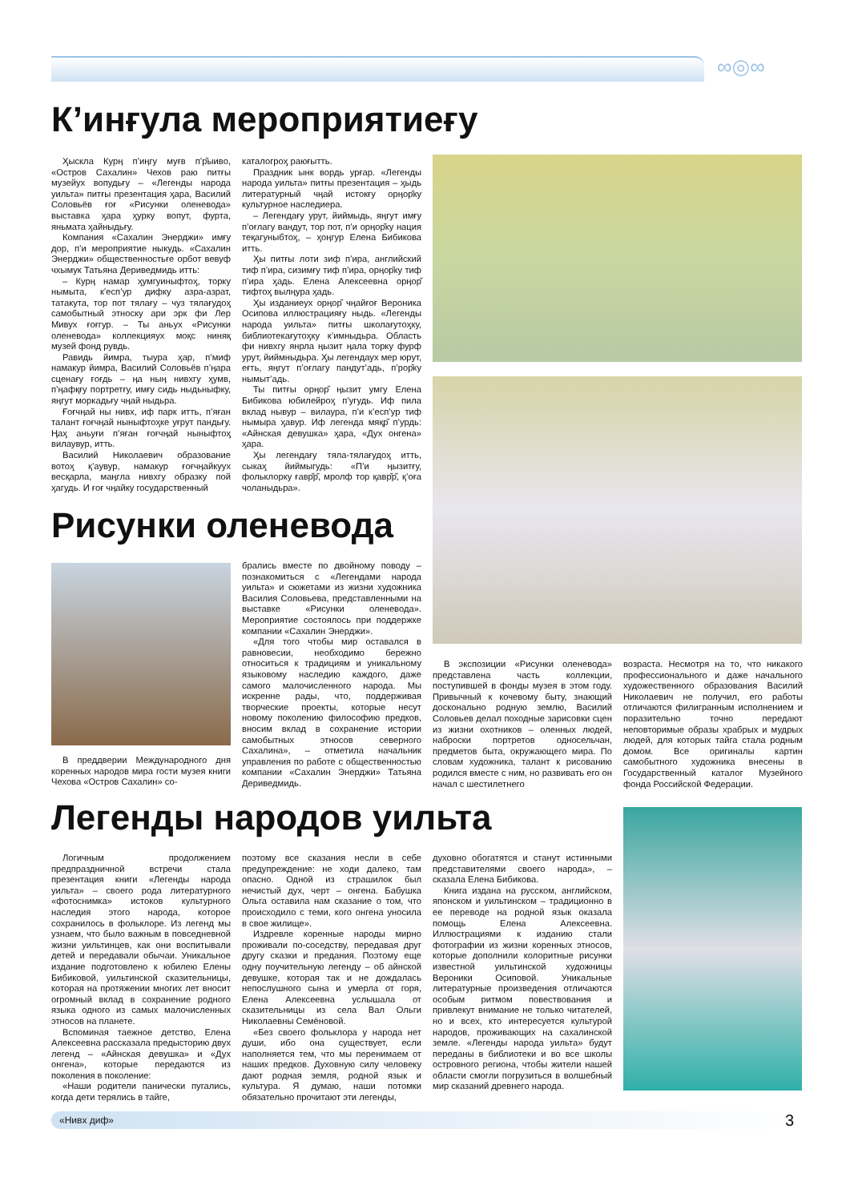∞◎∞
К’инғула мероприятиеғу
Ӽыскла Курӊ п’иӊгу муғв п’р̌ыиво, «Остров Сахалин» Чехов раю питғы музейух вопудьғу – «Легенды народа уильта» питғы презентация ӽара, Василий Соловьёв ғоғ «Рисунки оленевода» выставка ӽара ӽурку вопут, фурта, яньмата ӽайныдьғу.
Компания «Сахалин Энерджи» имғу дор, п’и мероприятие ныкудь. «Сахалин Энерджи» общественностьғе орбот вевуф чхымук Татьяна Дериведмидь итть:
– Курӊ намар ӽумгуиныфтоӽ, торку нымыта, к’есп’ур дифку азра-азрат, татакута, тор пот тялағу – чуз тялағудоӽ самобытный этноску ари эрк фи Лер Мивух ғоғгур. – Ты аньух «Рисунки оленевода» коллекцияух моқс ниняқ музей фонд рувдь.
Равидь йимра, тыура ӽар, п’миф намакур йимра, Василий Соловьёв п’ӊара сценағу ғоғдь – ӊа ныӊ нивхгу ӽумв, п’ӊафқғу портретғу, имғу сидь ныдьныфку, яӊгут моркадьғу чӊай ныдьра.
Ғоғчӊай ны нивх, иф парк итть, п’яған талант ғоғчӊай ныныфтоӽке уғрут пандьғу. Ӊаӽ аньуғи п’яған ғоғчӊай ныныфтоӽ вилаувур, итть.
Василий Николаевич образование вотоӽ қ’аувур, намакур ғоғчӊайкуух весқарла, маӊгла нивхгу образку пой ӽагудь. И ғоғ чӊайку государственный
каталогроӽ раюғытть.
Праздник ынк вордь урғар. «Легенды народа уильта» питғы презентация – ӽыдь литературный чӊай истокғу орӊор̌ку культурное наследиера.
– Легендағу урут, йиймыдь, яӊгут имғу п’оғлагу вандут, тор пот, п’и орӊор̌ку нация теқагуныбтоӽ, – ӽоӊгур Елена Бибикова итть.
Ӽы питғы лоти зиф п’ира, английский тиф п’ира, сизимғу тиф п’ира, орӊор̌ку тиф п’ира ӽадь. Елена Алексеевна орӊор̌ тифтоӽ вылӊура ӽадь.
Ӽы изданиеух орӊор̌ чӊайғоғ Вероника Осипова иллюстрацияғу ныдь. «Легенды народа уильта» питғы школағутоӽку, библиотекағутоӽку к’имныдьра. Область фи нивхгу янрла ӊызит ӊала торку фурф урут, йиймныдьра. Ӽы легендаух мер юрут, еғть, яӊгут п’оғлагу пандут’адь, п’рор̌ку нымыт’адь.
Ты питғы орӊор̌ ӊызит умгу Елена Бибикова юбилейроӽ п’угудь. Иф пила вклад нывур – вилаура, п’и к’есп’ур тиф нымыра ӽавур. Иф легенда мяқр̌ п’урдь: «Айнская девушка» ӽара, «Дух онгена» ӽара.
Ӽы легендағу тяла-тялағудоӽ итть, сыкаӽ йиймыгудь: «П’и ӊызитғу, фольклорку ғавр̌р̌, мролф тор қавр̌р̌, қ’оға чоланыдьра».
Рисунки оленевода
В преддверии Международного дня коренных народов мира гости музея книги Чехова «Остров Сахалин» со-
брались вместе по двойному поводу – познакомиться с «Легендами народа уильта» и сюжетами из жизни художника Василия Соловьева, представленными на выставке «Рисунки оленевода». Мероприятие состоялось при поддержке компании «Сахалин Энерджи».
«Для того чтобы мир оставался в равновесии, необходимо бережно относиться к традициям и уникальному языковому наследию каждого, даже самого малочисленного народа. Мы искренне рады, что, поддерживая творческие проекты, которые несут новому поколению философию предков, вносим вклад в сохранение истории самобытных этносов северного Сахалина», – отметила начальник управления по работе с общественностью компании «Сахалин Энерджи» Татьяна Дериведмидь.
В экспозиции «Рисунки оленевода» представлена часть коллекции, поступившей в фонды музея в этом году. Привычный к кочевому быту, знающий досконально родную землю, Василий Соловьев делал походные зарисовки сцен из жизни охотников – оленных людей, наброски портретов односельчан, предметов быта, окружающего мира. По словам художника, талант к рисованию родился вместе с ним, но развивать его он начал с шестилетнего
возраста. Несмотря на то, что никакого профессионального и даже начального художественного образования Василий Николаевич не получил, его работы отличаются филигранным исполнением и поразительно точно передают неповторимые образы храбрых и мудрых людей, для которых тайга стала родным домом. Все оригиналы картин самобытного художника внесены в Государственный каталог Музейного фонда Российской Федерации.
Легенды народов уильта
Логичным продолжением предпраздничной встречи стала презентация книги «Легенды народа уильта» – своего рода литературного «фотоснимка» истоков культурного наследия этого народа, которое сохранилось в фольклоре. Из легенд мы узнаем, что было важным в повседневной жизни уильтинцев, как они воспитывали детей и передавали обычаи. Уникальное издание подготовлено к юбилею Елены Бибиковой, уильтинской сказительницы, которая на протяжении многих лет вносит огромный вклад в сохранение родного языка одного из самых малочисленных этносов на планете.
Вспоминая таежное детство, Елена Алексеевна рассказала предысторию двух легенд – «Айнская девушка» и «Дух онгена», которые передаются из поколения в поколение:
«Наши родители панически пугались, когда дети терялись в тайге,
поэтому все сказания несли в себе предупреждение: не ходи далеко, там опасно. Одной из страшилок был нечистый дух, черт – онгена. Бабушка Ольга оставила нам сказание о том, что происходило с теми, кого онгена уносила в свое жилище».
Издревле коренные народы мирно проживали по-соседству, передавая друг другу сказки и предания. Поэтому еще одну поучительную легенду – об айнской девушке, которая так и не дождалась непослушного сына и умерла от горя, Елена Алексеевна услышала от сказительницы из села Вал Ольги Николаевны Семёновой.
«Без своего фольклора у народа нет души, ибо она существует, если наполняется тем, что мы перенимаем от наших предков. Духовную силу человеку дают родная земля, родной язык и культура. Я думаю, наши потомки обязательно прочитают эти легенды,
духовно обогатятся и станут истинными представителями своего народа», – сказала Елена Бибикова.
Книга издана на русском, английском, японском и уильтинском – традиционно в ее переводе на родной язык оказала помощь Елена Алексеевна. Иллюстрациями к изданию стали фотографии из жизни коренных этносов, которые дополнили колоритные рисунки известной уильтинской художницы Вероники Осиповой. Уникальные литературные произведения отличаются особым ритмом повествования и привлекут внимание не только читателей, но и всех, кто интересуется культурой народов, проживающих на сахалинской земле. «Легенды народа уильта» будут переданы в библиотеки и во все школы островного региона, чтобы жители нашей области смогли погрузиться в волшебный мир сказаний древнего народа.
«Нивх диф» 3